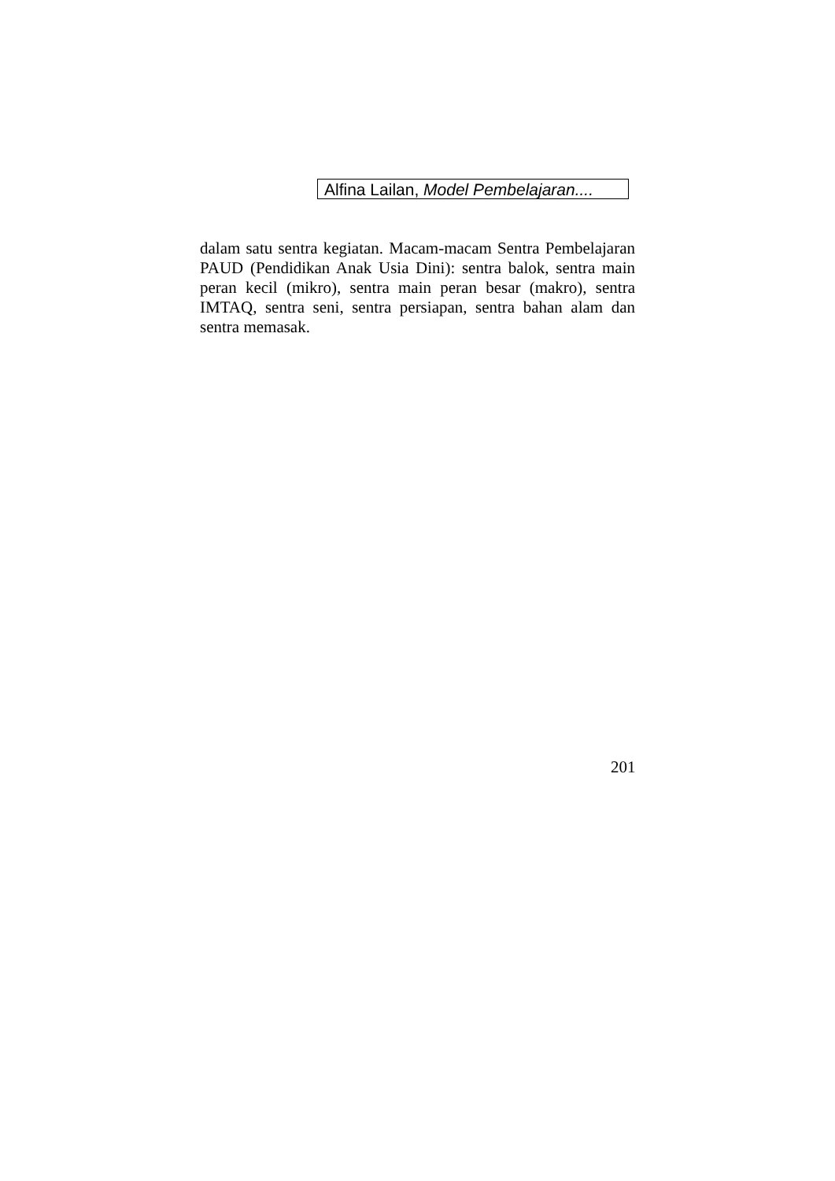Alfina Lailan, Model Pembelajaran....
dalam satu sentra kegiatan. Macam-macam Sentra Pembelajaran PAUD (Pendidikan Anak Usia Dini): sentra balok, sentra main peran kecil (mikro), sentra main peran besar (makro), sentra IMTAQ, sentra seni, sentra persiapan, sentra bahan alam dan sentra memasak.
201